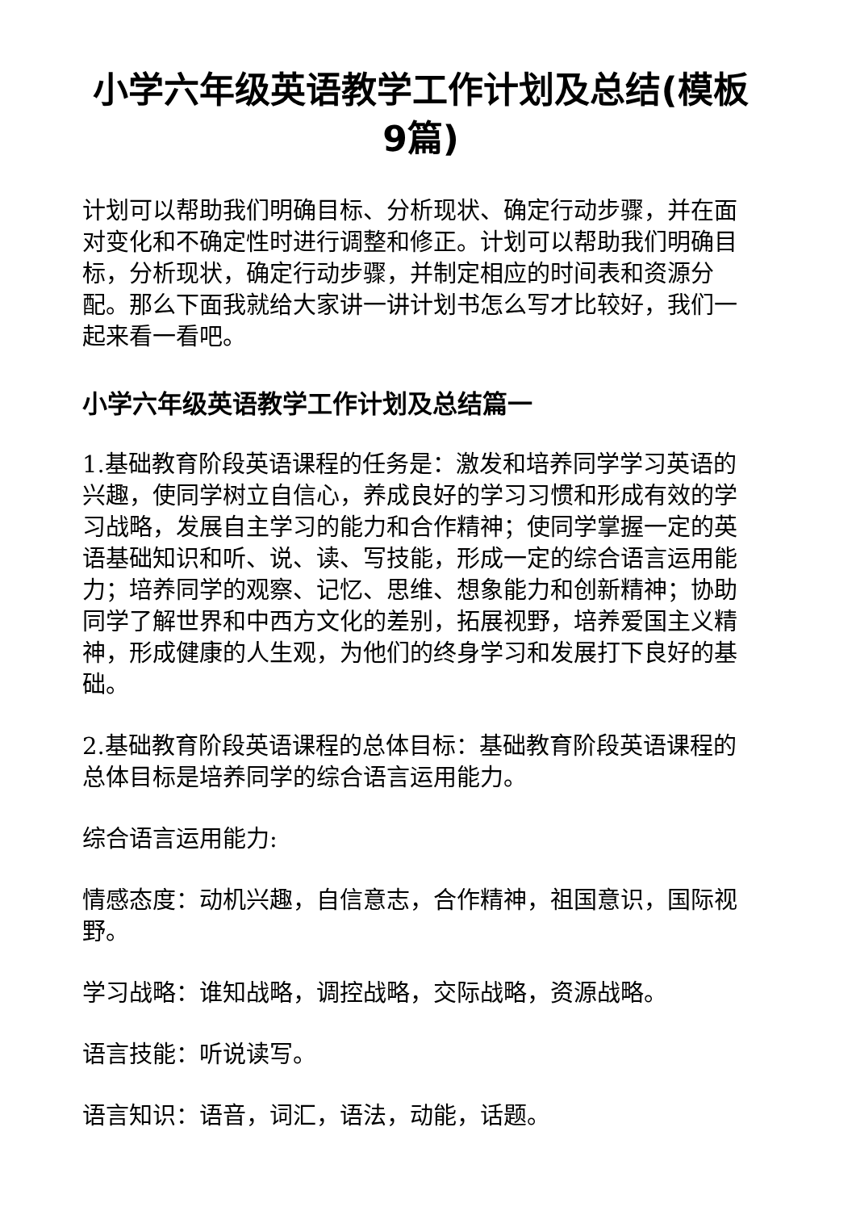小学六年级英语教学工作计划及总结(模板9篇)
计划可以帮助我们明确目标、分析现状、确定行动步骤，并在面对变化和不确定性时进行调整和修正。计划可以帮助我们明确目标，分析现状，确定行动步骤，并制定相应的时间表和资源分配。那么下面我就给大家讲一讲计划书怎么写才比较好，我们一起来看一看吧。
小学六年级英语教学工作计划及总结篇一
1.基础教育阶段英语课程的任务是：激发和培养同学学习英语的兴趣，使同学树立自信心，养成良好的学习习惯和形成有效的学习战略，发展自主学习的能力和合作精神；使同学掌握一定的英语基础知识和听、说、读、写技能，形成一定的综合语言运用能力；培养同学的观察、记忆、思维、想象能力和创新精神；协助同学了解世界和中西方文化的差别，拓展视野，培养爱国主义精神，形成健康的人生观，为他们的终身学习和发展打下良好的基础。
2.基础教育阶段英语课程的总体目标：基础教育阶段英语课程的总体目标是培养同学的综合语言运用能力。
综合语言运用能力:
情感态度：动机兴趣，自信意志，合作精神，祖国意识，国际视野。
学习战略：谁知战略，调控战略，交际战略，资源战略。
语言技能：听说读写。
语言知识：语音，词汇，语法，动能，话题。